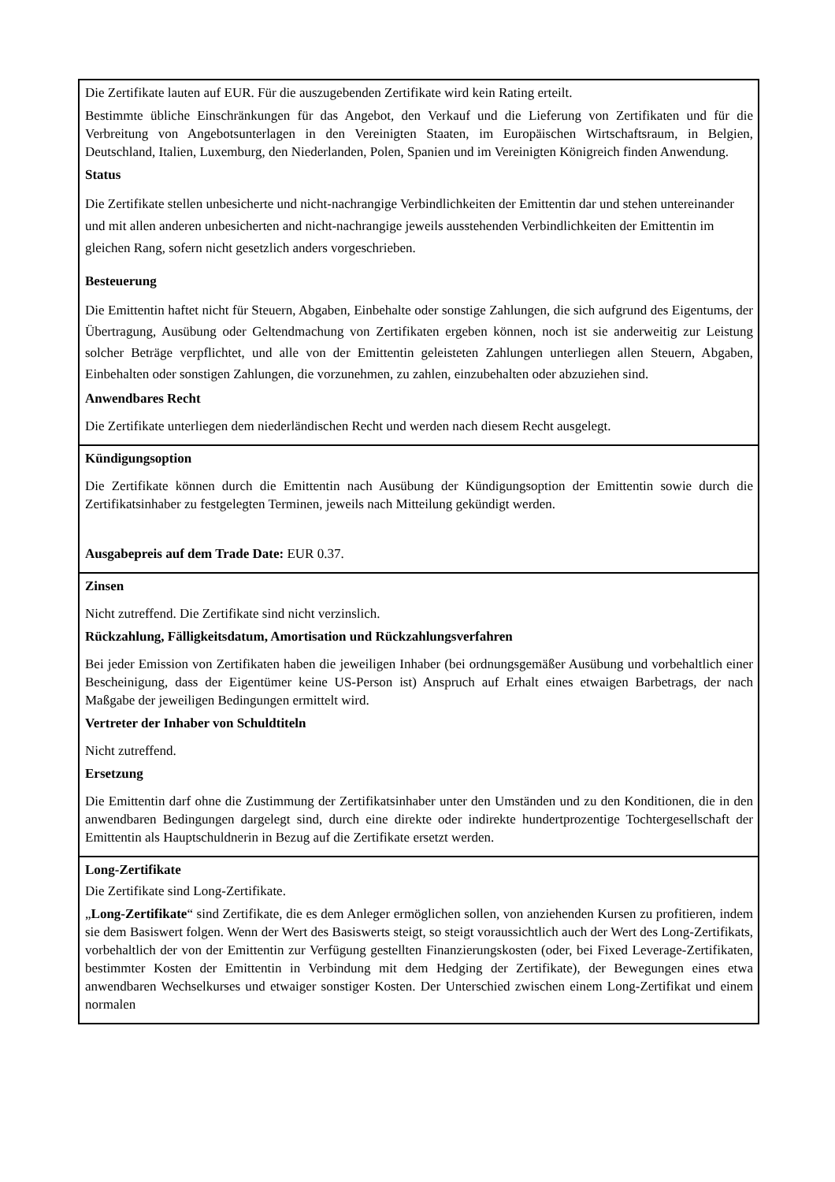| Die Zertifikate lauten auf EUR. Für die auszugebenden Zertifikate wird kein Rating erteilt. Bestimmte übliche Einschränkungen für das Angebot, den Verkauf und die Lieferung von Zertifikaten und für die Verbreitung von Angebotsunterlagen in den Vereinigten Staaten, im Europäischen Wirtschaftsraum, in Belgien, Deutschland, Italien, Luxemburg, den Niederlanden, Polen, Spanien und im Vereinigten Königreich finden Anwendung. Status Die Zertifikate stellen unbesicherte und nicht-nachrangige Verbindlichkeiten der Emittentin dar und stehen untereinander und mit allen anderen unbesicherten and nicht-nachrangige jeweils ausstehenden Verbindlichkeiten der Emittentin im gleichen Rang, sofern nicht gesetzlich anders vorgeschrieben. Besteuerung Die Emittentin haftet nicht für Steuern, Abgaben, Einbehalte oder sonstige Zahlungen, die sich aufgrund des Eigentums, der Übertragung, Ausübung oder Geltendmachung von Zertifikaten ergeben können, noch ist sie anderweitig zur Leistung solcher Beträge verpflichtet, und alle von der Emittentin geleisteten Zahlungen unterliegen allen Steuern, Abgaben, Einbehalten oder sonstigen Zahlungen, die vorzunehmen, zu zahlen, einzubehalten oder abzuziehen sind. Anwendbares Recht Die Zertifikate unterliegen dem niederländischen Recht und werden nach diesem Recht ausgelegt. |
| Kündigungsoption Die Zertifikate können durch die Emittentin nach Ausübung der Kündigungsoption der Emittentin sowie durch die Zertifikatsinhaber zu festgelegten Terminen, jeweils nach Mitteilung gekündigt werden. Ausgabepreis auf dem Trade Date: EUR 0.37. |
| Zinsen Nicht zutreffend. Die Zertifikate sind nicht verzinslich. Rückzahlung, Fälligkeitsdatum, Amortisation und Rückzahlungsverfahren Bei jeder Emission von Zertifikaten haben die jeweiligen Inhaber (bei ordnungsgemäßer Ausübung und vorbehaltlich einer Bescheinigung, dass der Eigentümer keine US-Person ist) Anspruch auf Erhalt eines etwaigen Barbetrags, der nach Maßgabe der jeweiligen Bedingungen ermittelt wird. Vertreter der Inhaber von Schuldtiteln Nicht zutreffend. Ersetzung Die Emittentin darf ohne die Zustimmung der Zertifikatsinhaber unter den Umständen und zu den Konditionen, die in den anwendbaren Bedingungen dargelegt sind, durch eine direkte oder indirekte hundertprozentige Tochtergesellschaft der Emittentin als Hauptschuldnerin in Bezug auf die Zertifikate ersetzt werden. |
| Long-Zertifikate Die Zertifikate sind Long-Zertifikate. „ Long-Zertifikate “ sind Zertifikate, die es dem Anleger ermöglichen sollen, von anziehenden Kursen zu profitieren, indem sie dem Basiswert folgen. Wenn der Wert des Basiswerts steigt, so steigt voraussichtlich auch der Wert des Long-Zertifikats, vorbehaltlich der von der Emittentin zur Verfügung gestellten Finanzierungskosten (oder, bei Fixed Leverage-Zertifikaten, bestimmter Kosten der Emittentin in Verbindung mit dem Hedging der Zertifikate), der Bewegungen eines etwa anwendbaren Wechselkurses und etwaiger sonstiger Kosten. Der Unterschied zwischen einem Long-Zertifikat und einem normalen |